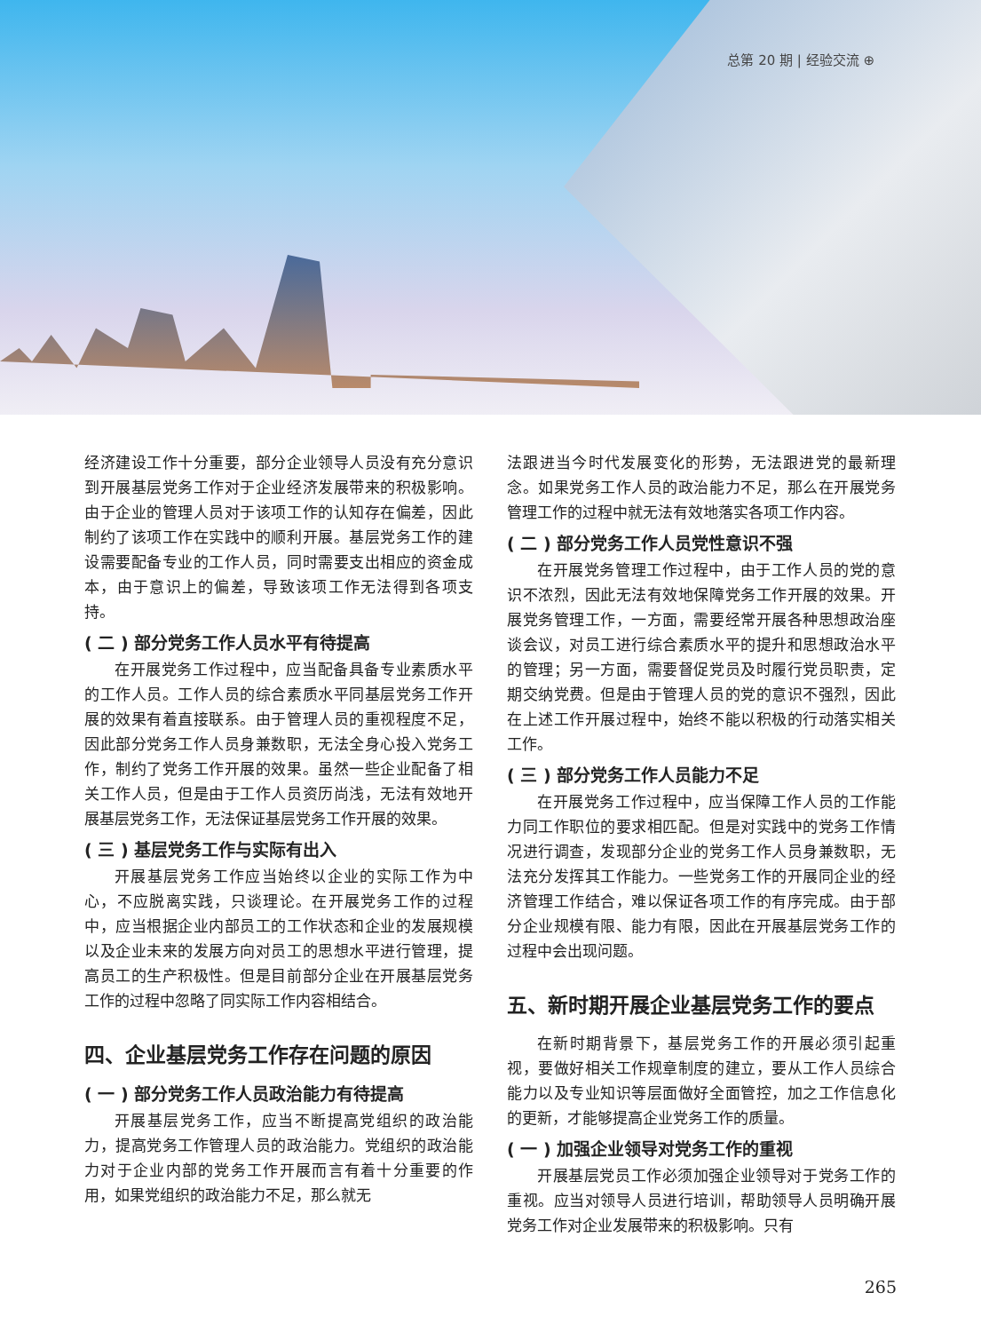总第 20 期 | 经验交流 ⊕
经济建设工作十分重要，部分企业领导人员没有充分意识到开展基层党务工作对于企业经济发展带来的积极影响。由于企业的管理人员对于该项工作的认知存在偏差，因此制约了该项工作在实践中的顺利开展。基层党务工作的建设需要配备专业的工作人员，同时需要支出相应的资金成本，由于意识上的偏差，导致该项工作无法得到各项支持。
( 二 ) 部分党务工作人员水平有待提高
在开展党务工作过程中，应当配备具备专业素质水平的工作人员。工作人员的综合素质水平同基层党务工作开展的效果有着直接联系。由于管理人员的重视程度不足，因此部分党务工作人员身兼数职，无法全身心投入党务工作，制约了党务工作开展的效果。虽然一些企业配备了相关工作人员，但是由于工作人员资历尚浅，无法有效地开展基层党务工作，无法保证基层党务工作开展的效果。
( 三 ) 基层党务工作与实际有出入
开展基层党务工作应当始终以企业的实际工作为中心，不应脱离实践，只谈理论。在开展党务工作的过程中，应当根据企业内部员工的工作状态和企业的发展规模以及企业未来的发展方向对员工的思想水平进行管理，提高员工的生产积极性。但是目前部分企业在开展基层党务工作的过程中忽略了同实际工作内容相结合。
四、企业基层党务工作存在问题的原因
( 一 ) 部分党务工作人员政治能力有待提高
开展基层党务工作，应当不断提高党组织的政治能力，提高党务工作管理人员的政治能力。党组织的政治能力对于企业内部的党务工作开展而言有着十分重要的作用，如果党组织的政治能力不足，那么就无
法跟进当今时代发展变化的形势，无法跟进党的最新理念。如果党务工作人员的政治能力不足，那么在开展党务管理工作的过程中就无法有效地落实各项工作内容。
( 二 ) 部分党务工作人员党性意识不强
在开展党务管理工作过程中，由于工作人员的党的意识不浓烈，因此无法有效地保障党务工作开展的效果。开展党务管理工作，一方面，需要经常开展各种思想政治座谈会议，对员工进行综合素质水平的提升和思想政治水平的管理；另一方面，需要督促党员及时履行党员职责，定期交纳党费。但是由于管理人员的党的意识不强烈，因此在上述工作开展过程中，始终不能以积极的行动落实相关工作。
( 三 ) 部分党务工作人员能力不足
在开展党务工作过程中，应当保障工作人员的工作能力同工作职位的要求相匹配。但是对实践中的党务工作情况进行调查，发现部分企业的党务工作人员身兼数职，无法充分发挥其工作能力。一些党务工作的开展同企业的经济管理工作结合，难以保证各项工作的有序完成。由于部分企业规模有限、能力有限，因此在开展基层党务工作的过程中会出现问题。
五、新时期开展企业基层党务工作的要点
在新时期背景下，基层党务工作的开展必须引起重视，要做好相关工作规章制度的建立，要从工作人员综合能力以及专业知识等层面做好全面管控，加之工作信息化的更新，才能够提高企业党务工作的质量。
( 一 ) 加强企业领导对党务工作的重视
开展基层党员工作必须加强企业领导对于党务工作的重视。应当对领导人员进行培训，帮助领导人员明确开展党务工作对企业发展带来的积极影响。只有
265